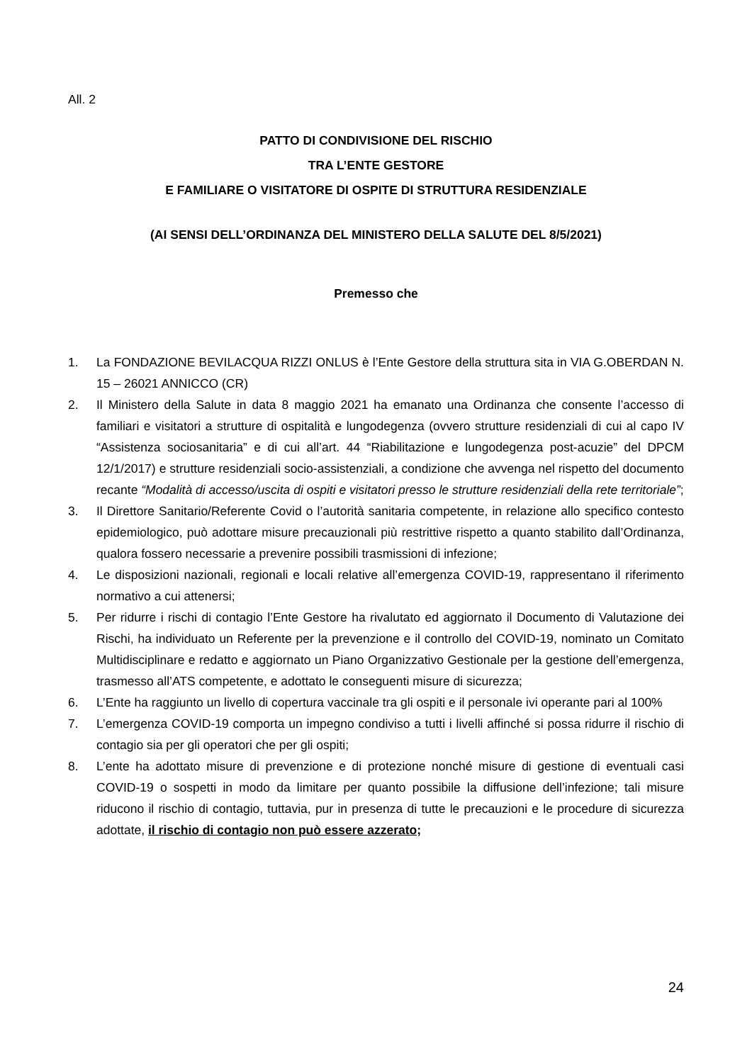All. 2
PATTO DI CONDIVISIONE DEL RISCHIO
TRA L’ENTE GESTORE
E FAMILIARE O VISITATORE DI OSPITE DI STRUTTURA RESIDENZIALE
(AI SENSI DELL’ORDINANZA DEL MINISTERO DELLA SALUTE DEL 8/5/2021)
Premesso che
1. La FONDAZIONE BEVILACQUA RIZZI ONLUS è l’Ente Gestore della struttura sita in VIA G.OBERDAN N. 15 – 26021 ANNICCO (CR)
2. Il Ministero della Salute in data 8 maggio 2021 ha emanato una Ordinanza che consente l’accesso di familiari e visitatori a strutture di ospitalità e lungodegenza (ovvero strutture residenziali di cui al capo IV “Assistenza sociosanitaria” e di cui all’art. 44 “Riabilitazione e lungodegenza post-acuzie” del DPCM 12/1/2017) e strutture residenziali socio-assistenziali, a condizione che avvenga nel rispetto del documento recante “Modalità di accesso/uscita di ospiti e visitatori presso le strutture residenziali della rete territoriale”;
3. Il Direttore Sanitario/Referente Covid o l’autorità sanitaria competente, in relazione allo specifico contesto epidemiologico, può adottare misure precauzionali più restrittive rispetto a quanto stabilito dall’Ordinanza, qualora fossero necessarie a prevenire possibili trasmissioni di infezione;
4. Le disposizioni nazionali, regionali e locali relative all’emergenza COVID-19, rappresentano il riferimento normativo a cui attenersi;
5. Per ridurre i rischi di contagio l’Ente Gestore ha rivalutato ed aggiornato il Documento di Valutazione dei Rischi, ha individuato un Referente per la prevenzione e il controllo del COVID-19, nominato un Comitato Multidisciplinare e redatto e aggiornato un Piano Organizzativo Gestionale per la gestione dell’emergenza, trasmesso all’ATS competente, e adottato le conseguenti misure di sicurezza;
6. L’Ente ha raggiunto un livello di copertura vaccinale tra gli ospiti e il personale ivi operante pari al 100%
7. L’emergenza COVID-19 comporta un impegno condiviso a tutti i livelli affinché si possa ridurre il rischio di contagio sia per gli operatori che per gli ospiti;
8. L’ente ha adottato misure di prevenzione e di protezione nonché misure di gestione di eventuali casi COVID-19 o sospetti in modo da limitare per quanto possibile la diffusione dell’infezione; tali misure riducono il rischio di contagio, tuttavia, pur in presenza di tutte le precauzioni e le procedure di sicurezza adottate, il rischio di contagio non può essere azzerato;
24